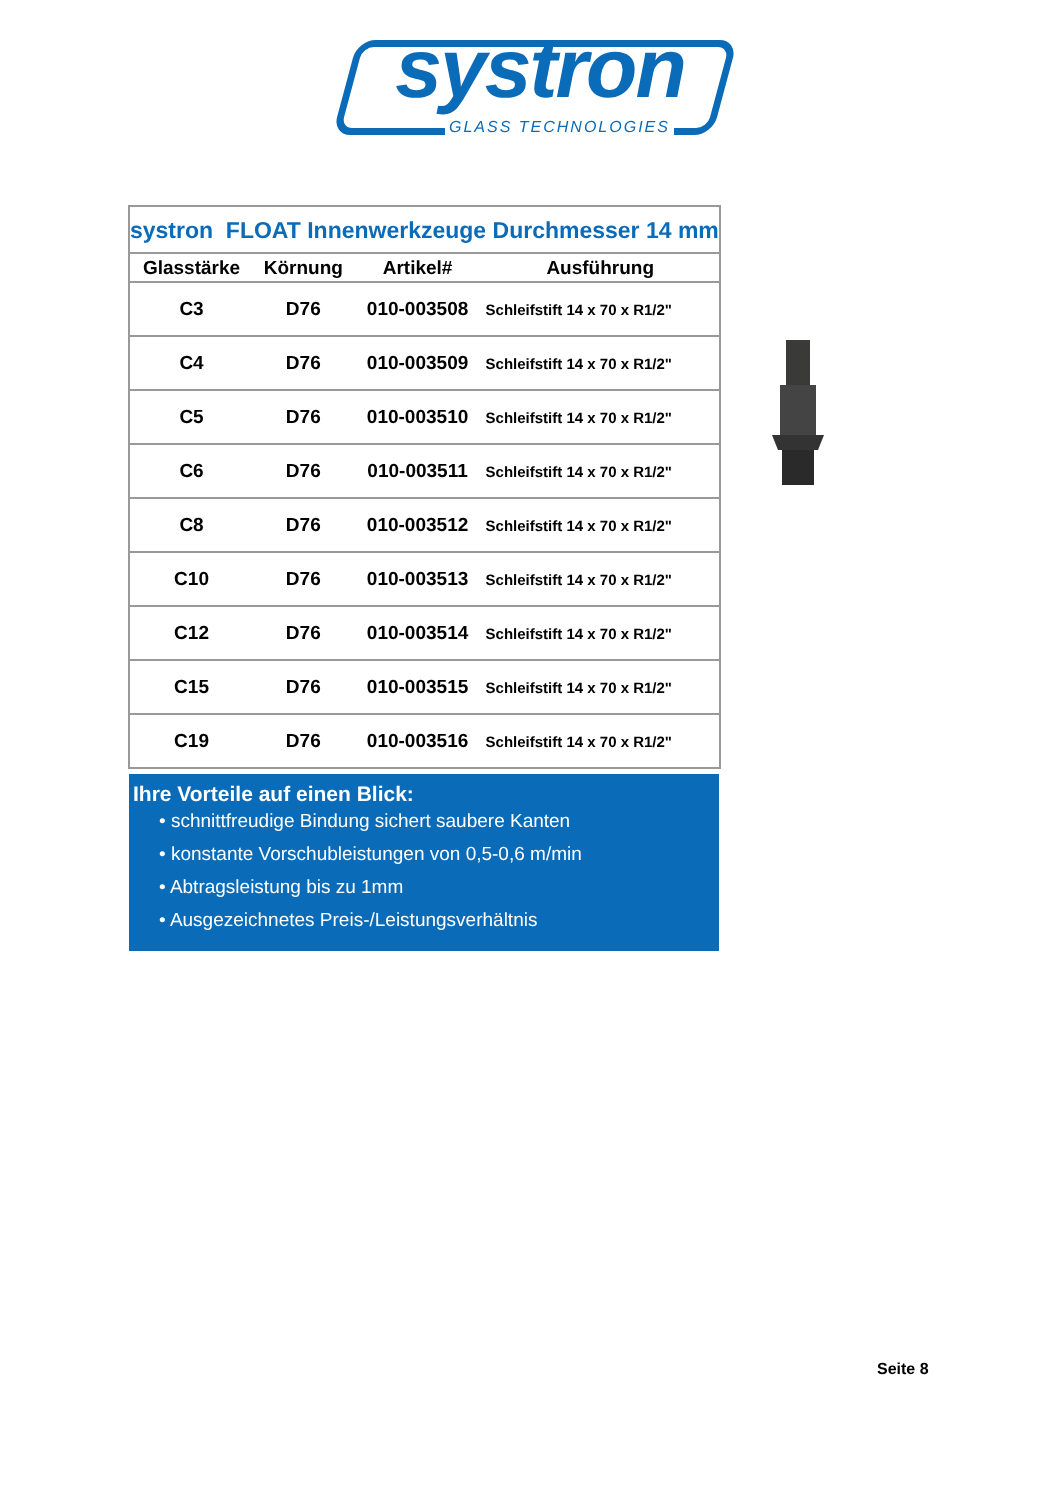systron
GLASS TECHNOLOGIES
systron FLOAT Innenwerkzeuge Durchmesser 14 mm
| Glasstärke | Körnung | Artikel# | Ausführung |
| --- | --- | --- | --- |
| C3 | D76 | 010-003508 | Schleifstift 14 x 70 x R1/2" |
| C4 | D76 | 010-003509 | Schleifstift 14 x 70 x R1/2" |
| C5 | D76 | 010-003510 | Schleifstift 14 x 70 x R1/2" |
| C6 | D76 | 010-003511 | Schleifstift 14 x 70 x R1/2" |
| C8 | D76 | 010-003512 | Schleifstift 14 x 70 x R1/2" |
| C10 | D76 | 010-003513 | Schleifstift 14 x 70 x R1/2" |
| C12 | D76 | 010-003514 | Schleifstift 14 x 70 x R1/2" |
| C15 | D76 | 010-003515 | Schleifstift 14 x 70 x R1/2" |
| C19 | D76 | 010-003516 | Schleifstift 14 x 70 x R1/2" |
Ihre Vorteile auf einen Blick:
• schnittfreudige Bindung sichert saubere Kanten
• konstante Vorschubleistungen von 0,5-0,6 m/min
• Abtragsleistung bis zu 1mm
• Ausgezeichnetes Preis-/Leistungsverhältnis
Seite 8